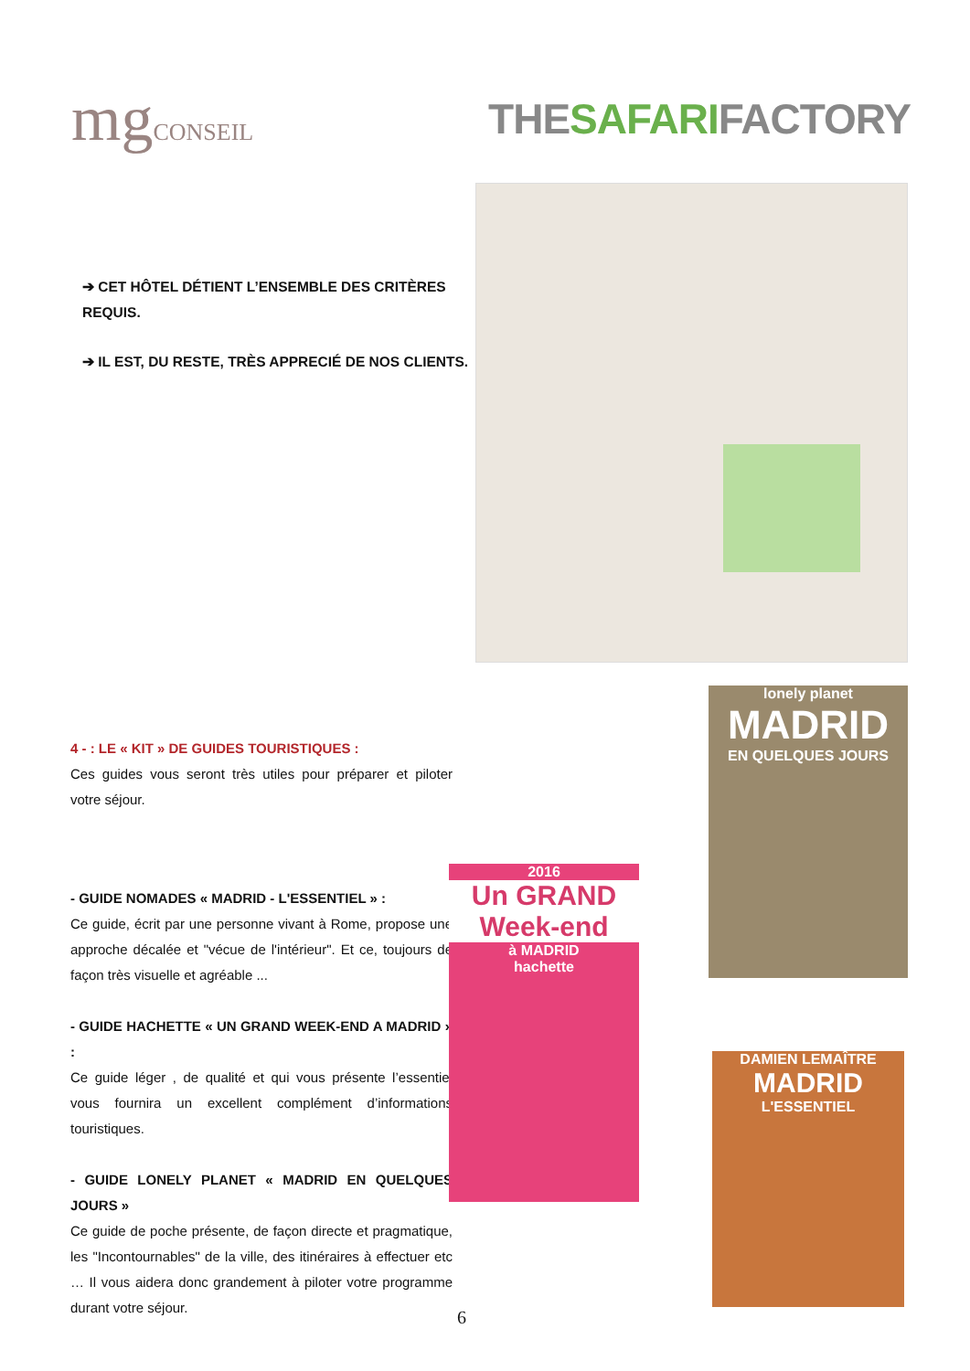mgCONSEIL
THESAFARIFACTORY
➔ CET HÔTEL DÉTIENT L’ENSEMBLE DES CRITÈRES REQUIS.
➔ IL EST, DU RESTE, TRÈS APPRECIÉ DE NOS CLIENTS.
4 - : LE « KIT » DE GUIDES TOURISTIQUES :
Ces guides vous seront très utiles pour préparer et piloter votre séjour.
- GUIDE NOMADES « MADRID - L'ESSENTIEL » :
Ce guide, écrit par une personne vivant à Rome, propose une approche décalée et "vécue de l'intérieur". Et ce, toujours de façon très visuelle et agréable ...
- GUIDE HACHETTE « UN GRAND WEEK-END A MADRID » :
Ce guide léger , de qualité et qui vous présente l’essentiel vous fournira un excellent complément d’informations touristiques.
- GUIDE LONELY PLANET « MADRID EN QUELQUES JOURS »
Ce guide de poche présente, de façon directe et pragmatique, les "Incontournables" de la ville, des itinéraires à effectuer etc … Il vous aidera donc grandement à piloter votre programme durant votre séjour.
lonely planet
MADRID
EN QUELQUES JOURS
2016
Un GRAND Week-end
à MADRID
hachette
DAMIEN LEMAÎTRE
MADRID
L'ESSENTIEL
6